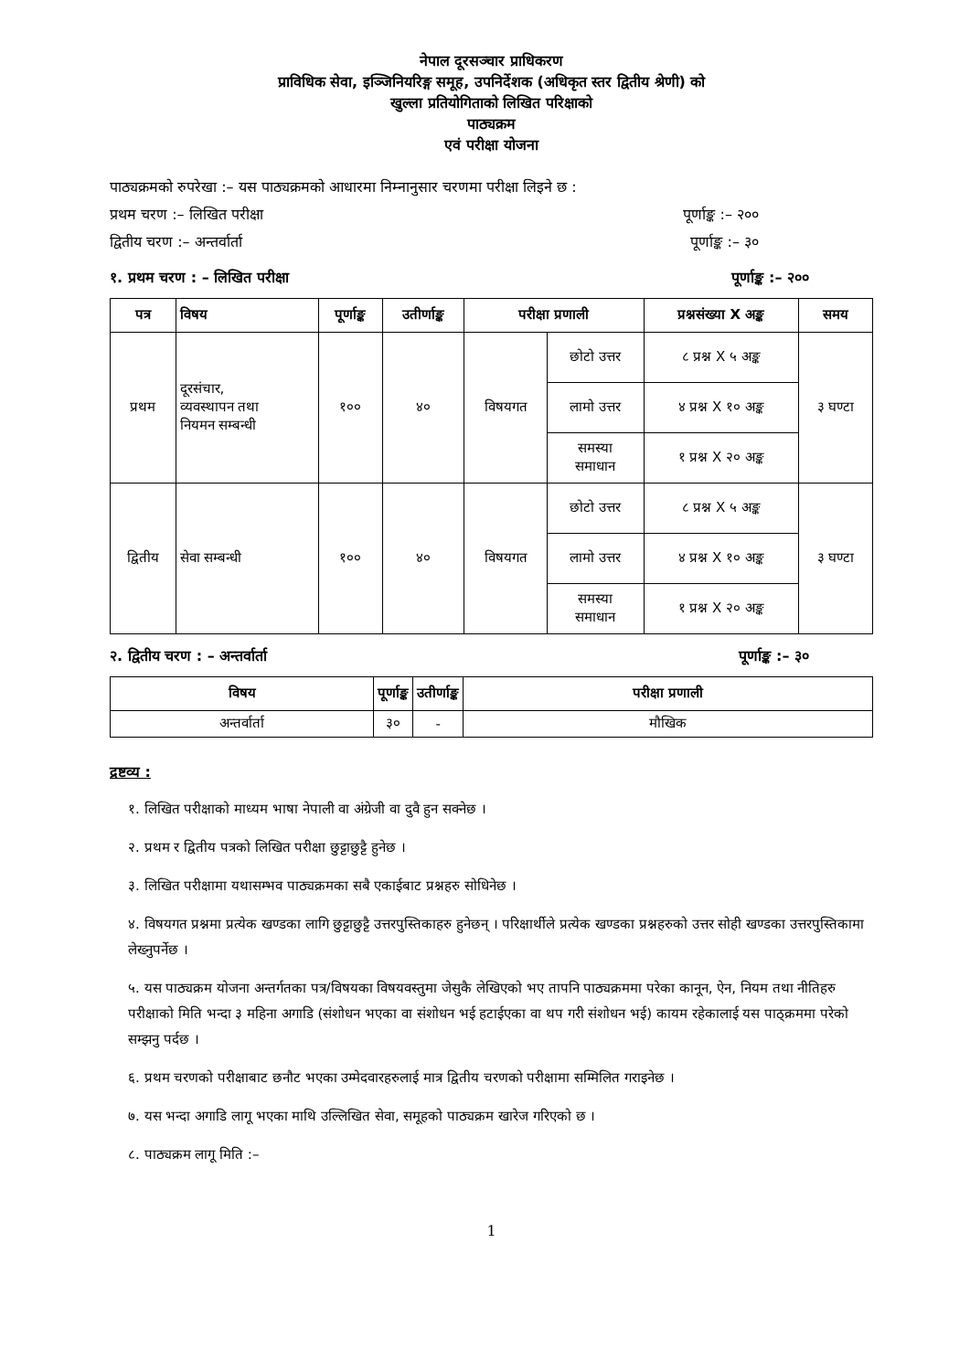नेपाल दूरसञ्चार प्राधिकरण
प्राविधिक सेवा, इञ्जिनियरिङ्ग समूह, उपनिर्देशक (अधिकृत स्तर द्वितीय श्रेणी) को
खुल्ला प्रतियोगिताको लिखित परिक्षाको
पाठ्यक्रम
एवं परीक्षा योजना
पाठ्यक्रमको रुपरेखा :– यस पाठ्यक्रमको आधारमा निम्नानुसार चरणमा परीक्षा लिइने छ :
प्रथम चरण :– लिखित परीक्षा पूर्णाङ्क :– २००
द्वितीय चरण :– अन्तर्वार्ता पूर्णाङ्क :– ३०
१. प्रथम चरण : – लिखित परीक्षा पूर्णाङ्क :– २००
| पत्र | विषय | पूर्णाङ्क | उतीर्णाङ्क | परीक्षा प्रणाली | | प्रश्नसंख्या X अङ्क | समय |
| --- | --- | --- | --- | --- | --- | --- | --- |
| प्रथम | दूरसंचार, व्यवस्थापन तथा नियमन सम्बन्धी | १०० | ४० | विषयगत | छोटो उत्तर | ८ प्रश्न X ५ अङ्क | ३ घण्टा |
| | | | | | लामो उत्तर | ४ प्रश्न X १० अङ्क | |
| | | | | | समस्या समाधान | १ प्रश्न X २० अङ्क | |
| द्वितीय | सेवा सम्बन्धी | १०० | ४० | विषयगत | छोटो उत्तर | ८ प्रश्न X ५ अङ्क | ३ घण्टा |
| | | | | | लामो उत्तर | ४ प्रश्न X १० अङ्क | |
| | | | | | समस्या समाधान | १ प्रश्न X २० अङ्क | |
२. द्वितीय चरण : – अन्तर्वार्ता पूर्णाङ्क :– ३०
| विषय | पूर्णाङ्क | उतीर्णाङ्क | परीक्षा प्रणाली |
| --- | --- | --- | --- |
| अन्तर्वार्ता | ३० | - | मौखिक |
द्रष्टव्य :
१. लिखित परीक्षाको माध्यम भाषा नेपाली वा अंग्रेजी वा दुवै हुन सक्नेछ ।
२. प्रथम र द्वितीय पत्रको लिखित परीक्षा छुट्टाछुट्टै हुनेछ ।
३. लिखित परीक्षामा यथासम्भव पाठ्यक्रमका सबै एकाईबाट प्रश्नहरु सोधिनेछ ।
४. विषयगत प्रश्नमा प्रत्येक खण्डका लागि छुट्टाछुट्टै उत्तरपुस्तिकाहरु हुनेछन् । परिक्षार्थीले प्रत्येक खण्डका प्रश्नहरुको उत्तर सोही खण्डका उत्तरपुस्तिकामा लेख्नुपर्नेछ ।
५. यस पाठ्यक्रम योजना अन्तर्गतका पत्र/विषयका विषयवस्तुमा जेसुकै लेखिएको भए तापनि पाठ्यक्रममा परेका कानून, ऐन, नियम तथा नीतिहरु परीक्षाको मिति भन्दा ३ महिना अगाडि (संशोधन भएका वा संशोधन भई हटाईएका वा थप गरी संशोधन भई) कायम रहेकालाई यस पाठ्क्रममा परेको सम्झनु पर्दछ ।
६. प्रथम चरणको परीक्षाबाट छनौट भएका उम्मेदवारहरुलाई मात्र द्वितीय चरणको परीक्षामा सम्मिलित गराइनेछ ।
७. यस भन्दा अगाडि लागू भएका माथि उल्लिखित सेवा, समूहको पाठ्यक्रम खारेज गरिएको छ ।
८. पाठ्यक्रम लागू मिति :–
1